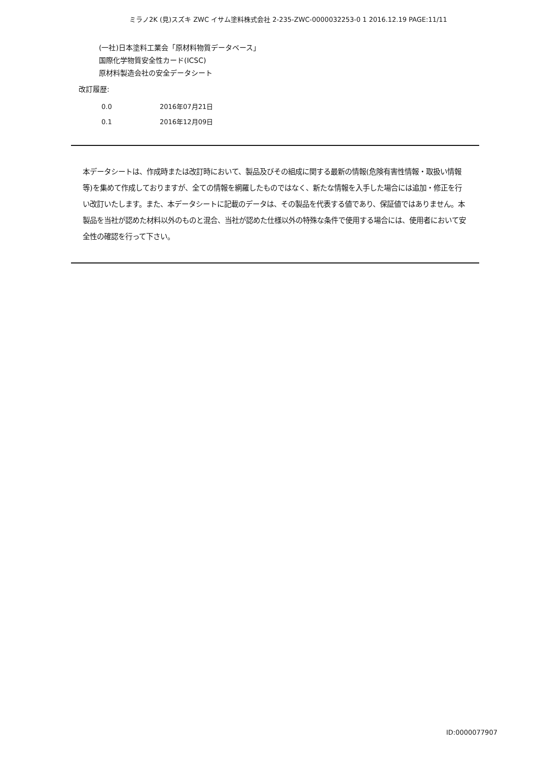ミラノ2K (見)スズキ ZWC イサム塗料株式会社 2-235-ZWC-0000032253-0 1 2016.12.19 PAGE:11/11
(一社)日本塗料工業会「原材料物質データベース」
国際化学物質安全性カード(ICSC)
原材料製造会社の安全データシート
改訂履歴:
0.0 2016年07月21日
0.1 2016年12月09日
本データシートは、作成時または改訂時において、製品及びその組成に関する最新の情報(危険有害性情報・取扱い情報等)を集めて作成しておりますが、全ての情報を網羅したものではなく、新たな情報を入手した場合には追加・修正を行い改訂いたします。また、本データシートに記載のデータは、その製品を代表する値であり、保証値ではありません。本製品を当社が認めた材料以外のものと混合、当社が認めた仕様以外の特殊な条件で使用する場合には、使用者において安全性の確認を行って下さい。
ID:0000077907